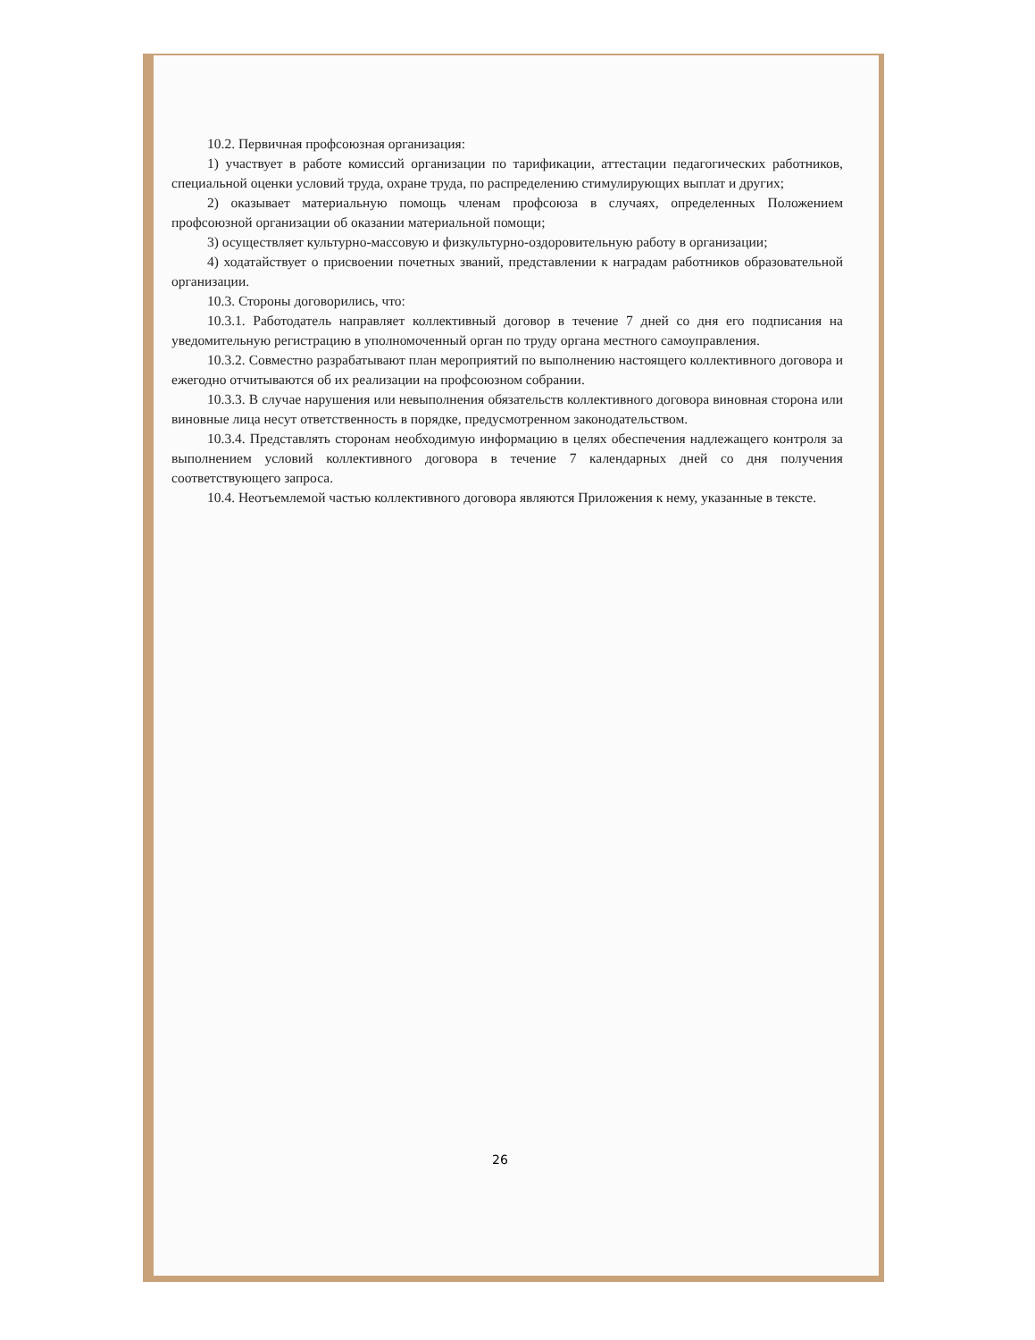10.2. Первичная профсоюзная организация:
1) участвует в работе комиссий организации по тарификации, аттестации педагогических работников, специальной оценки условий труда, охране труда, по распределению стимулирующих выплат и других;
2) оказывает материальную помощь членам профсоюза в случаях, определенных Положением профсоюзной организации об оказании материальной помощи;
3) осуществляет культурно-массовую и физкультурно-оздоровительную работу в организации;
4) ходатайствует о присвоении почетных званий, представлении к наградам работников образовательной организации.
10.3. Стороны договорились, что:
10.3.1. Работодатель направляет коллективный договор в течение 7 дней со дня его подписания на уведомительную регистрацию в уполномоченный орган по труду органа местного самоуправления.
10.3.2. Совместно разрабатывают план мероприятий по выполнению настоящего коллективного договора и ежегодно отчитываются об их реализации на профсоюзном собрании.
10.3.3. В случае нарушения или невыполнения обязательств коллективного договора виновная сторона или виновные лица несут ответственность в порядке, предусмотренном законодательством.
10.3.4. Представлять сторонам необходимую информацию в целях обеспечения надлежащего контроля за выполнением условий коллективного договора в течение 7 календарных дней со дня получения соответствующего запроса.
10.4. Неотъемлемой частью коллективного договора являются Приложения к нему, указанные в тексте.
26